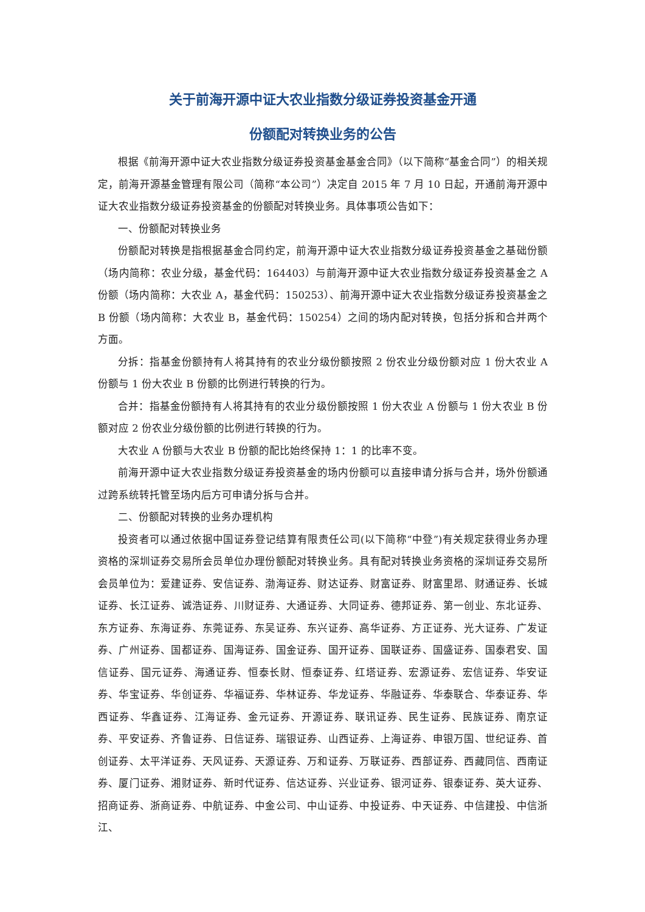关于前海开源中证大农业指数分级证券投资基金开通
份额配对转换业务的公告
根据《前海开源中证大农业指数分级证券投资基金基金合同》（以下简称“基金合同”）的相关规定，前海开源基金管理有限公司（简称“本公司”）决定自 2015 年 7 月 10 日起，开通前海开源中证大农业指数分级证券投资基金的份额配对转换业务。具体事项公告如下：
一、份额配对转换业务
份额配对转换是指根据基金合同约定，前海开源中证大农业指数分级证券投资基金之基础份额（场内简称：农业分级，基金代码：164403）与前海开源中证大农业指数分级证券投资基金之 A 份额（场内简称：大农业 A，基金代码：150253）、前海开源中证大农业指数分级证券投资基金之 B 份额（场内简称：大农业 B，基金代码：150254）之间的场内配对转换，包括分拆和合并两个方面。
分拆：指基金份额持有人将其持有的农业分级份额按照 2 份农业分级份额对应 1 份大农业 A 份额与 1 份大农业 B 份额的比例进行转换的行为。
合并：指基金份额持有人将其持有的农业分级份额按照 1 份大农业 A 份额与 1 份大农业 B 份额对应 2 份农业分级份额的比例进行转换的行为。
大农业 A 份额与大农业 B 份额的配比始终保持 1：1 的比率不变。
前海开源中证大农业指数分级证券投资基金的场内份额可以直接申请分拆与合并，场外份额通过跨系统转托管至场内后方可申请分拆与合并。
二、份额配对转换的业务办理机构
投资者可以通过依据中国证券登记结算有限责任公司(以下简称“中登”)有关规定获得业务办理资格的深圳证券交易所会员单位办理份额配对转换业务。具有配对转换业务资格的深圳证券交易所会员单位为：爱建证券、安信证券、渤海证券、财达证券、财富证券、财富里昂、财通证券、长城证券、长江证券、诚浩证券、川财证券、大通证券、大同证券、德邦证券、第一创业、东北证券、东方证券、东海证券、东莞证券、东吴证券、东兴证券、高华证券、方正证券、光大证券、广发证券、广州证券、国都证券、国海证券、国金证券、国开证券、国联证券、国盛证券、国泰君安、国信证券、国元证券、海通证券、恒泰长财、恒泰证券、红塔证券、宏源证券、宏信证券、华安证券、华宝证券、华创证券、华福证券、华林证券、华龙证券、华融证券、华泰联合、华泰证券、华西证券、华鑫证券、江海证券、金元证券、开源证券、联讯证券、民生证券、民族证券、南京证券、平安证券、齐鲁证券、日信证券、瑞银证券、山西证券、上海证券、申银万国、世纪证券、首创证券、太平洋证券、天风证券、天源证券、万和证券、万联证券、西部证券、西藏同信、西南证券、厦门证券、湘财证券、新时代证券、信达证券、兴业证券、银河证券、银泰证券、英大证券、招商证券、浙商证券、中航证券、中金公司、中山证券、中投证券、中天证券、中信建投、中信浙江、